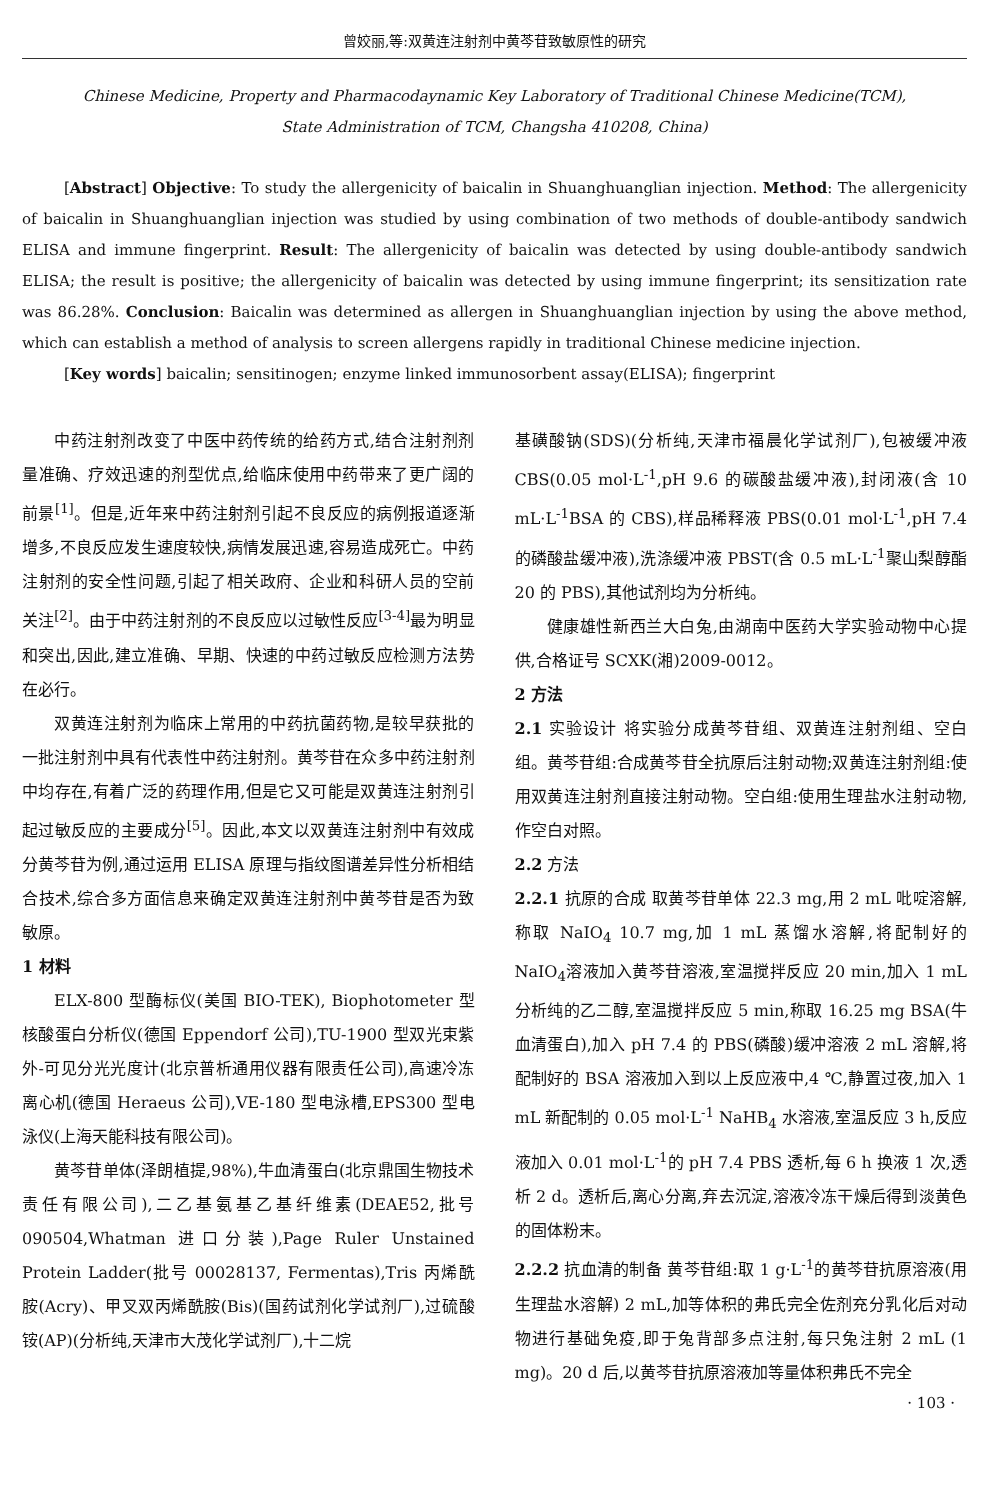曾姣丽,等:双黄连注射剂中黄芩苷致敏原性的研究
Chinese Medicine, Property and Pharmacodaynamic Key Laboratory of Traditional Chinese Medicine(TCM), State Administration of TCM, Changsha 410208, China)
[Abstract] Objective: To study the allergenicity of baicalin in Shuanghuanglian injection. Method: The allergenicity of baicalin in Shuanghuanglian injection was studied by using combination of two methods of double-antibody sandwich ELISA and immune fingerprint. Result: The allergenicity of baicalin was detected by using double-antibody sandwich ELISA; the result is positive; the allergenicity of baicalin was detected by using immune fingerprint; its sensitization rate was 86.28%. Conclusion: Baicalin was determined as allergen in Shuanghuanglian injection by using the above method, which can establish a method of analysis to screen allergens rapidly in traditional Chinese medicine injection.
[Key words] baicalin; sensitinogen; enzyme linked immunosorbent assay(ELISA); fingerprint
中药注射剂改变了中医中药传统的给药方式,结合注射剂剂量准确、疗效迅速的剂型优点,给临床使用中药带来了更广阔的前景<sup>[1]</sup>。但是,近年来中药注射剂引起不良反应的病例报道逐渐增多,不良反应发生速度较快,病情发展迅速,容易造成死亡。中药注射剂的安全性问题,引起了相关政府、企业和科研人员的空前关注<sup>[2]</sup>。由于中药注射剂的不良反应以过敏性反应<sup>[3-4]</sup>最为明显和突出,因此,建立准确、早期、快速的中药过敏反应检测方法势在必行。
双黄连注射剂为临床上常用的中药抗菌药物,是较早获批的一批注射剂中具有代表性中药注射剂。黄芩苷在众多中药注射剂中均存在,有着广泛的药理作用,但是它又可能是双黄连注射剂引起过敏反应的主要成分<sup>[5]</sup>。因此,本文以双黄连注射剂中有效成分黄芩苷为例,通过运用 ELISA 原理与指纹图谱差异性分析相结合技术,综合多方面信息来确定双黄连注射剂中黄芩苷是否为致敏原。
1 材料
ELX-800 型酶标仪(美国 BIO-TEK), Biophotometer 型核酸蛋白分析仪(德国 Eppendorf 公司),TU-1900 型双光束紫外-可见分光光度计(北京普析通用仪器有限责任公司),高速冷冻离心机(德国 Heraeus 公司),VE-180 型电泳槽,EPS300 型电泳仪(上海天能科技有限公司)。
黄芩苷单体(泽朗植提,98%),牛血清蛋白(北京鼎国生物技术责任有限公司),二乙基氨基乙基纤维素(DEAE52,批号 090504,Whatman 进口分装),Page Ruler Unstained Protein Ladder(批号 00028137, Fermentas),Tris 丙烯酰胺(Acry)、甲叉双丙烯酰胺(Bis)(国药试剂化学试剂厂),过硫酸铵(AP)(分析纯,天津市大茂化学试剂厂),十二烷
基磺酸钠(SDS)(分析纯,天津市福晨化学试剂厂),包被缓冲液 CBS(0.05 mol·L<sup>-1</sup>,pH 9.6 的碳酸盐缓冲液),封闭液(含 10 mL·L<sup>-1</sup>BSA 的 CBS),样品稀释液 PBS(0.01 mol·L<sup>-1</sup>,pH 7.4 的磷酸盐缓冲液),洗涤缓冲液 PBST(含 0.5 mL·L<sup>-1</sup>聚山梨醇酯 20 的 PBS),其他试剂均为分析纯。
健康雄性新西兰大白兔,由湖南中医药大学实验动物中心提供,合格证号 SCXK(湘)2009-0012。
2 方法
2.1 实验设计 将实验分成黄芩苷组、双黄连注射剂组、空白组。黄芩苷组:合成黄芩苷全抗原后注射动物;双黄连注射剂组:使用双黄连注射剂直接注射动物。空白组:使用生理盐水注射动物,作空白对照。
2.2 方法
2.2.1 抗原的合成 取黄芩苷单体 22.3 mg,用 2 mL 吡啶溶解,称取 NaIO<sub>4</sub> 10.7 mg,加 1 mL 蒸馏水溶解,将配制好的 NaIO<sub>4</sub>溶液加入黄芩苷溶液,室温搅拌反应 20 min,加入 1 mL 分析纯的乙二醇,室温搅拌反应 5 min,称取 16.25 mg BSA(牛血清蛋白),加入 pH 7.4 的 PBS(磷酸)缓冲溶液 2 mL 溶解,将配制好的 BSA 溶液加入到以上反应液中,4 ℃,静置过夜,加入 1 mL 新配制的 0.05 mol·L<sup>-1</sup> NaHB<sub>4</sub> 水溶液,室温反应 3 h,反应液加入 0.01 mol·L<sup>-1</sup>的 pH 7.4 PBS 透析,每 6 h 换液 1 次,透析 2 d。透析后,离心分离,弃去沉淀,溶液冷冻干燥后得到淡黄色的固体粉末。
2.2.2 抗血清的制备 黄芩苷组:取 1 g·L<sup>-1</sup>的黄芩苷抗原溶液(用生理盐水溶解) 2 mL,加等体积的弗氏完全佐剂充分乳化后对动物进行基础免疫,即于兔背部多点注射,每只兔注射 2 mL (1 mg)。20 d 后,以黄芩苷抗原溶液加等量体积弗氏不完全
· 103 ·